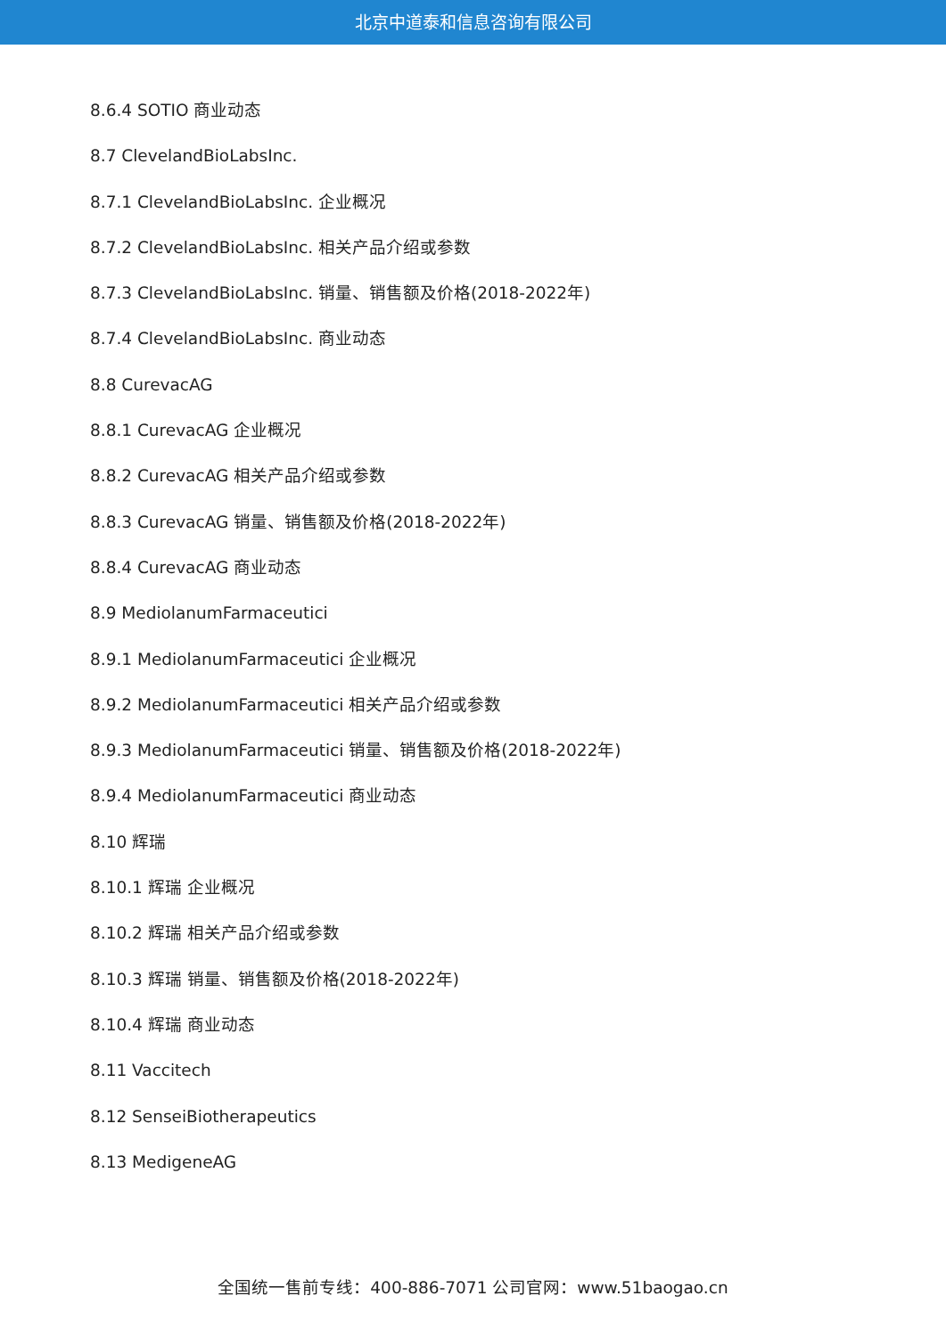北京中道泰和信息咨询有限公司
8.6.4 SOTIO 商业动态
8.7 ClevelandBioLabsInc.
8.7.1 ClevelandBioLabsInc. 企业概况
8.7.2 ClevelandBioLabsInc. 相关产品介绍或参数
8.7.3 ClevelandBioLabsInc. 销量、销售额及价格(2018-2022年)
8.7.4 ClevelandBioLabsInc. 商业动态
8.8 CurevacAG
8.8.1 CurevacAG 企业概况
8.8.2 CurevacAG 相关产品介绍或参数
8.8.3 CurevacAG 销量、销售额及价格(2018-2022年)
8.8.4 CurevacAG 商业动态
8.9 MediolanumFarmaceutici
8.9.1 MediolanumFarmaceutici 企业概况
8.9.2 MediolanumFarmaceutici 相关产品介绍或参数
8.9.3 MediolanumFarmaceutici 销量、销售额及价格(2018-2022年)
8.9.4 MediolanumFarmaceutici 商业动态
8.10 辉瑞
8.10.1 辉瑞 企业概况
8.10.2 辉瑞 相关产品介绍或参数
8.10.3 辉瑞 销量、销售额及价格(2018-2022年)
8.10.4 辉瑞 商业动态
8.11 Vaccitech
8.12 SenseiBiotherapeutics
8.13 MedigeneAG
全国统一售前专线：400-886-7071 公司官网：www.51baogao.cn